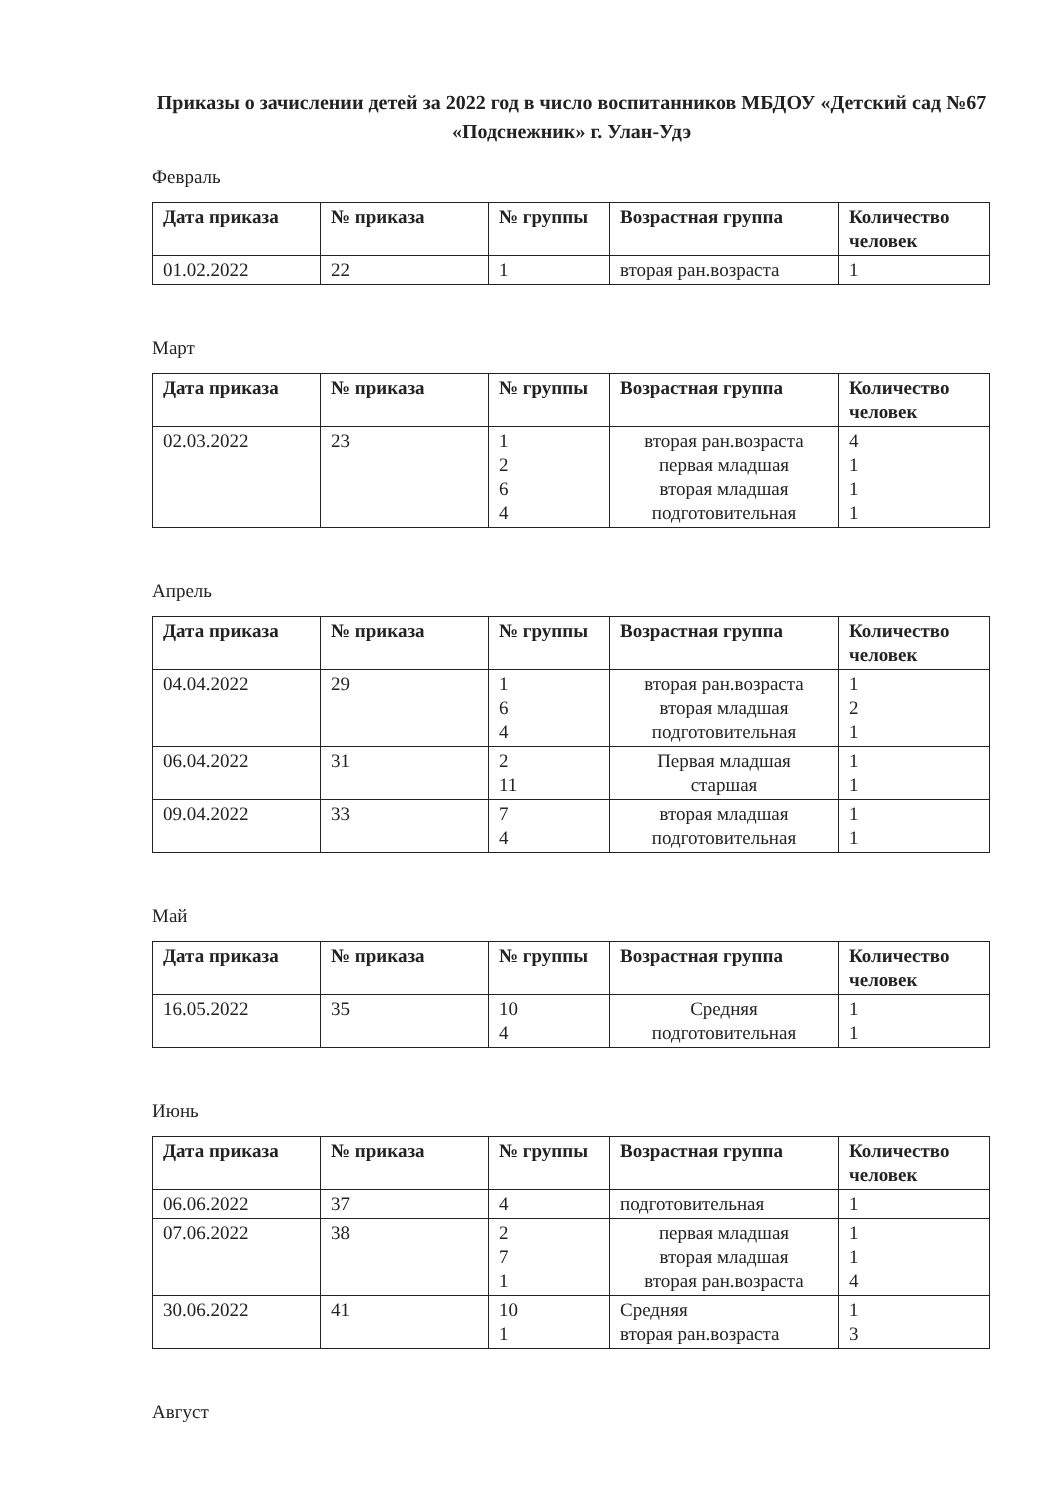Приказы о зачислении детей за 2022 год в число воспитанников МБДОУ «Детский сад №67 «Подснежник» г. Улан-Удэ
Февраль
| Дата приказа | № приказа | № группы | Возрастная группа | Количество человек |
| --- | --- | --- | --- | --- |
| 01.02.2022 | 22 | 1 | вторая ран.возраста | 1 |
Март
| Дата приказа | № приказа | № группы | Возрастная группа | Количество человек |
| --- | --- | --- | --- | --- |
| 02.03.2022 | 23 | 1 2 6 4 | вторая ран.возраста первая младшая вторая младшая подготовительная | 4 1 1 1 |
Апрель
| Дата приказа | № приказа | № группы | Возрастная группа | Количество человек |
| --- | --- | --- | --- | --- |
| 04.04.2022 | 29 | 1 6 4 | вторая ран.возраста вторая младшая подготовительная | 1 2 1 |
| 06.04.2022 | 31 | 2 11 | Первая младшая старшая | 1 1 |
| 09.04.2022 | 33 | 7 4 | вторая младшая подготовительная | 1 1 |
Май
| Дата приказа | № приказа | № группы | Возрастная группа | Количество человек |
| --- | --- | --- | --- | --- |
| 16.05.2022 | 35 | 10 4 | Средняя подготовительная | 1 1 |
Июнь
| Дата приказа | № приказа | № группы | Возрастная группа | Количество человек |
| --- | --- | --- | --- | --- |
| 06.06.2022 | 37 | 4 | подготовительная | 1 |
| 07.06.2022 | 38 | 2 7 1 | первая младшая вторая младшая вторая ран.возраста | 1 1 4 |
| 30.06.2022 | 41 | 10 1 | Средняя вторая ран.возраста | 1 3 |
Август